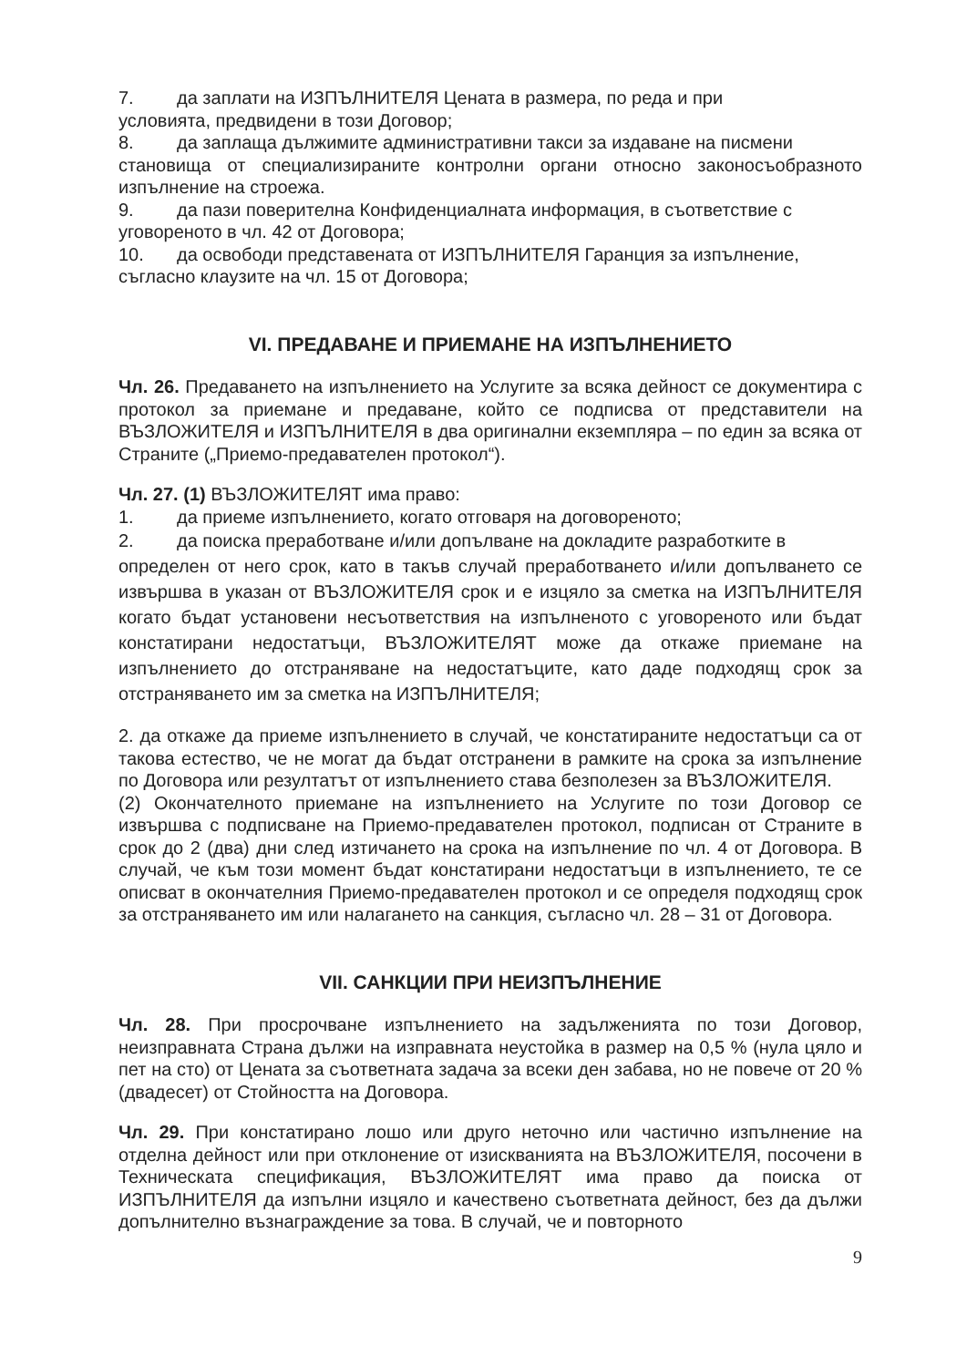7. да заплати на ИЗПЪЛНИТЕЛЯ Цената в размера, по реда и при
условията, предвидени в този Договор;
8. да заплаща дължимите административни такси за издаване на писмени
становища от специализираните контролни органи относно законосъобразното изпълнение на строежа.
9. да пази поверителна Конфиденциалната информация, в съответствие с
уговореното в чл. 42 от Договора;
10. да освободи представената от ИЗПЪЛНИТЕЛЯ Гаранция за изпълнение,
съгласно клаузите на чл. 15 от Договора;
VI. ПРЕДАВАНЕ И ПРИЕМАНЕ НА ИЗПЪЛНЕНИЕТО
Чл. 26. Предаването на изпълнението на Услугите за всяка дейност се документира с протокол за приемане и предаване, който се подписва от представители на ВЪЗЛОЖИТЕЛЯ и ИЗПЪЛНИТЕЛЯ в два оригинални екземпляра – по един за всяка от Страните („Приемо-предавателен протокол“).
Чл. 27. (1) ВЪЗЛОЖИТЕЛЯТ има право:
1. да приеме изпълнението, когато отговаря на договореното;
2. да поиска преработване и/или допълване на докладите разработките в
определен от него срок, като в такъв случай преработването и/или допълването се извършва в указан от ВЪЗЛОЖИТЕЛЯ срок и е изцяло за сметка на ИЗПЪЛНИТЕЛЯ когато бъдат установени несъответствия на изпълненото с уговореното или бъдат констатирани недостатъци, ВЪЗЛОЖИТЕЛЯТ може да откаже приемане на изпълнението до отстраняване на недостатъците, като даде подходящ срок за отстраняването им за сметка на ИЗПЪЛНИТЕЛЯ;
2. да откаже да приеме изпълнението в случай, че констатираните недостатъци са от такова естество, че не могат да бъдат отстранени в рамките на срока за изпълнение по Договора или резултатът от изпълнението става безполезен за ВЪЗЛОЖИТЕЛЯ.
(2) Окончателното приемане на изпълнението на Услугите по този Договор се извършва с подписване на Приемо-предавателен протокол, подписан от Страните в срок до 2 (два) дни след изтичането на срока на изпълнение по чл. 4 от Договора. В случай, че към този момент бъдат констатирани недостатъци в изпълнението, те се описват в окончателния Приемо-предавателен протокол и се определя подходящ срок за отстраняването им или налагането на санкция, съгласно чл. 28 – 31 от Договора.
VII. САНКЦИИ ПРИ НЕИЗПЪЛНЕНИЕ
Чл. 28. При просрочване изпълнението на задълженията по този Договор, неизправната Страна дължи на изправната неустойка в размер на 0,5 % (нула цяло и пет на сто) от Цената за съответната задача за всеки ден забава, но не повече от 20 % (двадесет) от Стойността на Договора.
Чл. 29. При констатирано лошо или друго неточно или частично изпълнение на отделна дейност или при отклонение от изискванията на ВЪЗЛОЖИТЕЛЯ, посочени в Техническата спецификация, ВЪЗЛОЖИТЕЛЯТ има право да поиска от ИЗПЪЛНИТЕЛЯ да изпълни изцяло и качествено съответната дейност, без да дължи допълнително възнаграждение за това. В случай, че и повторното
9